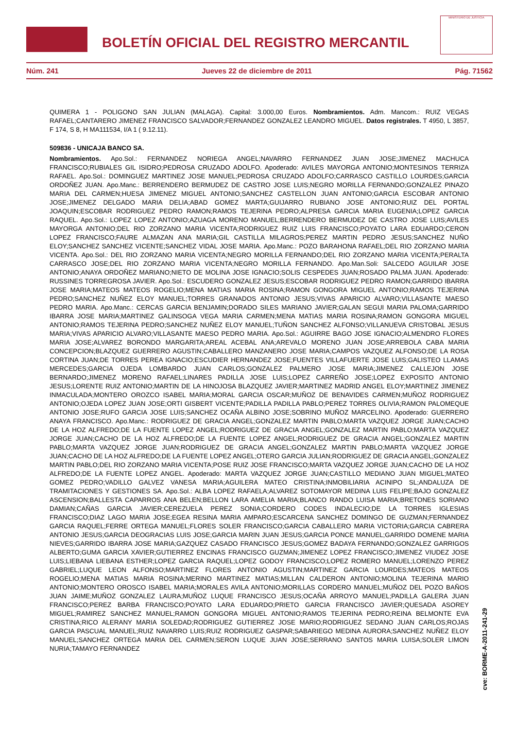BOLETÍN OFICIAL DEL REGISTRO MERCANTIL
MINISTERIO DE JUSTICIA
Núm. 241 Jueves 22 de diciembre de 2011 Pág. 71562
QUIMERA 1 - POLIGONO SAN JULIAN (MALAGA). Capital: 3.000,00 Euros. Nombramientos. Adm. Mancom.: RUIZ VEGAS RAFAEL;CANTARERO JIMENEZ FRANCISCO SALVADOR;FERNANDEZ GONZALEZ LEANDRO MIGUEL. Datos registrales. T 4950, L 3857, F 174, S 8, H MA111534, I/A 1 ( 9.12.11).
509836 - UNICAJA BANCO SA.
Nombramientos. Apo.Sol.: FERNANDEZ NORIEGA ANGEL;NAVARRO FERNANDEZ JUAN JOSE;JIMENEZ MACHUCA FRANCISCO;RUBIALES GIL ISIDRO;PEDROSA CRUZADO ADOLFO. Apoderado: AVILES MAYORGA ANTONIO;MONTESINOS TERRIZA RAFAEL. Apo.Sol.: DOMINGUEZ MARTINEZ JOSE MANUEL;PEDROSA CRUZADO ADOLFO;CARRASCO CASTILLO LOURDES;GARCIA ORDOÑEZ JUAN. Apo.Manc.: BERRENDERO BERMUDEZ DE CASTRO JOSE LUIS;NEGRO MORILLA FERNANDO;GONZALEZ PINAZO MARIA DEL CARMEN;HUESA JIMENEZ MIGUEL ANTONIO;SANCHEZ CASTELLON JUAN ANTONIO;GARCIA ESCOBAR ANTONIO JOSE;JIMENEZ DELGADO MARIA DELIA;ABAD GOMEZ MARTA;GUIJARRO RUBIANO JOSE ANTONIO;RUIZ DEL PORTAL JOAQUIN;ESCOBAR RODRIGUEZ PEDRO RAMON;RAMOS TEJERINA PEDRO;ALPRESA GARCIA MARIA EUGENIA;LOPEZ GARCIA RAQUEL. Apo.Sol.: LOPEZ LOPEZ ANTONIO;AZUAGA MORENO MANUEL;BERRENDERO BERMUDEZ DE CASTRO JOSE LUIS;AVILES MAYORGA ANTONIO;DEL RIO ZORZANO MARIA VICENTA;RODRIGUEZ RUIZ LUIS FRANCISCO;POYATO LARA EDUARDO;CERON LOPEZ FRANCISCO;FAURE ALMAZAN ANA MARIA;GIL CASTILLA MILAGROS;PEREZ MARTIN PEDRO JESUS;SANCHEZ NUÑO ELOY;SANCHEZ SANCHEZ VICENTE;SANCHEZ VIDAL JOSE MARIA. Apo.Manc.: POZO BARAHONA RAFAEL;DEL RIO ZORZANO MARIA VICENTA. Apo.Sol.: DEL RIO ZORZANO MARIA VICENTA;NEGRO MORILLA FERNANDO;DEL RIO ZORZANO MARIA VICENTA;PERALTA CARRASCO JOSE;DEL RIO ZORZANO MARIA VICENTA;NEGRO MORILLA FERNANDO. Apo.Man.Soli: SALCEDO AGUILAR JOSE ANTONIO;ANAYA ORDOÑEZ MARIANO;NIETO DE MOLINA JOSE IGNACIO;SOLIS CESPEDES JUAN;ROSADO PALMA JUAN. Apoderado: RUSSINES TORREGROSA JAVIER. Apo.Sol.: ESCUDERO GONZALEZ JESUS;ESCOBAR RODRIGUEZ PEDRO RAMON;GARRIDO IBARRA JOSE MARIA;MATEOS MATEOS ROGELIO;MENA MATIAS MARIA ROSINA;RAMON GONGORA MIGUEL ANTONIO;RAMOS TEJERINA PEDRO;SANCHEZ NUÑEZ ELOY MANUEL;TORRES GRANADOS ANTONIO JESUS;VIVAS APARICIO ALVARO;VILLASANTE MAESO PEDRO MARIA. Apo.Manc.: CERCAS GARCIA BENJAMIN;DORADO SILES MARIANO JAVIER;GALAN SEGUI MARIA PALOMA;GARRIDO IBARRA JOSE MARIA;MARTINEZ GALINSOGA VEGA MARIA CARMEN;MENA MATIAS MARIA ROSINA;RAMON GONGORA MIGUEL ANTONIO;RAMOS TEJERINA PEDRO;SANCHEZ NUÑEZ ELOY MANUEL;TUÑON SANCHEZ ALFONSO;VILLANUEVA CRISTOBAL JESUS MARIA;VIVAS APARICIO ALVARO;VILLASANTE MAESO PEDRO MARIA. Apo.Sol.: AGUIRRE BAGO JOSE IGNACIO;ALMENDRO FLORES MARIA JOSE;ALVAREZ BORONDO MARGARITA;AREAL ACEBAL ANA;AREVALO MORENO JUAN JOSE;ARREBOLA CABA MARIA CONCEPCION;BLAZQUEZ GUERRERO AGUSTIN;CABALLERO MANZANERO JOSE MARIA;CAMPOS VAZQUEZ ALFONSO;DE LA ROSA CORTINA JUAN;DE TORRES PEREA IGNACIO;ESCUDIER HERNANDEZ JOSE;FUENTES VILLAFUERTE JOSE LUIS;GALISTEO LLAMAS MERCEDES;GARCIA OJEDA LOMBARDO JUAN CARLOS;GONZALEZ PALMERO JOSE MARIA;JIMENEZ CALLEJON JOSE BERNARDO;JIMENEZ MORENO RAFAEL;LINARES PADILLA JOSE LUIS;LOPEZ CARREÑO JOSE;LOPEZ EXPOSITO ANTONIO JESUS;LORENTE RUIZ ANTONIO;MARTIN DE LA HINOJOSA BLAZQUEZ JAVIER;MARTINEZ MADRID ANGEL ELOY;MARTINEZ JIMENEZ INMACULADA;MONTERO OROZCO ISABEL MARIA;MORAL GARCIA OSCAR;MUÑOZ DE BENAVIDES CARMEN;MUÑOZ RODRIGUEZ ANTONIO;OJEDA LOPEZ JUAN JOSE;ORTI GISBERT VICENTE;PADILLA PADILLA PABLO;PEREZ TORRES OLIVIA;RAMON PALOMEQUE ANTONIO JOSE;RUFO GARCIA JOSE LUIS;SANCHEZ OCAÑA ALBINO JOSE;SOBRINO MUÑOZ MARCELINO. Apoderado: GUERRERO ANAYA FRANCISCO. Apo.Manc.: RODRIGUEZ DE GRACIA ANGEL;GONZALEZ MARTIN PABLO;MARTA VAZQUEZ JORGE JUAN;CACHO DE LA HOZ ALFREDO;DE LA FUENTE LOPEZ ANGEL;RODRIGUEZ DE GRACIA ANGEL;GONZALEZ MARTIN PABLO;MARTA VAZQUEZ JORGE JUAN;CACHO DE LA HOZ ALFREDO;DE LA FUENTE LOPEZ ANGEL;RODRIGUEZ DE GRACIA ANGEL;GONZALEZ MARTIN PABLO;MARTA VAZQUEZ JORGE JUAN;RODRIGUEZ DE GRACIA ANGEL;GONZALEZ MARTIN PABLO;MARTA VAZQUEZ JORGE JUAN;CACHO DE LA HOZ ALFREDO;DE LA FUENTE LOPEZ ANGEL;OTERO GARCIA JULIAN;RODRIGUEZ DE GRACIA ANGEL;GONZALEZ MARTIN PABLO;DEL RIO ZORZANO MARIA VICENTA;POSE RUIZ JOSE FRANCISCO;MARTA VAZQUEZ JORGE JUAN;CACHO DE LA HOZ ALFREDO;DE LA FUENTE LOPEZ ANGEL. Apoderado: MARTA VAZQUEZ JORGE JUAN;CASTILLO MEDIANO JUAN MIGUEL;MATEO GOMEZ PEDRO;VADILLO GALVEZ VANESA MARIA;AGUILERA MATEO CRISTINA;INMOBILIARIA ACINIPO SL;ANDALUZA DE TRAMITACIONES Y GESTIONES SA. Apo.Sol.: ALBA LOPEZ RAFAELA;ALVAREZ SOTOMAYOR MEDINA LUIS FELIPE;BAJO GONZALEZ ASCENSION;BALLESTA CAPARROS ANA BELEN;BELLON LARA AMELIA MARIA;BLANCO RANDO LUISA MARIA;BRETONES SORIANO DAMIAN;CAÑAS GARCIA JAVIER;CEREZUELA PEREZ SONIA;CORDERO CODES INDALECIO;DE LA TORRES IGLESIAS FRANCISCO;DIAZ LAGO MARIA JOSE;EGEA RESINA MARIA AMPARO;ESCARCENA SANCHEZ DOMINGO DE GUZMAN;FERNANDEZ GARCIA RAQUEL;FERRE ORTEGA MANUEL;FLORES SOLER FRANCISCO;GARCIA CABALLERO MARIA VICTORIA;GARCIA CABRERA ANTONIO JESUS;GARCIA DEOGRACIAS LUIS JOSE;GARCIA MARIN JUAN JESUS;GARCIA PONCE MANUEL;GARRIDO DOMENE MARIA NIEVES;GARRIDO IBARRA JOSE MARIA;GAZQUEZ CASADO FRANCISCO JESUS;GOMEZ BADAYA FERNANDO;GONZALEZ GARRIGOS ALBERTO;GUMA GARCIA XAVIER;GUTIERREZ ENCINAS FRANCISCO GUZMAN;JIMENEZ LOPEZ FRANCISCO;JIMENEZ VIUDEZ JOSE LUIS;LIEBANA LIEBANA ESTHER;LOPEZ GARCIA RAQUEL;LOPEZ GODOY FRANCISCO;LOPEZ ROMERO MANUEL;LORENZO PEREZ GABRIEL;LUQUE LEON ALFONSO;MARTINEZ FLORES ANTONIO AGUSTIN;MARTINEZ GARCIA LOURDES;MATEOS MATEOS ROGELIO;MENA MATIAS MARIA ROSINA;MERINO MARTINEZ MATIAS;MILLAN CALDERON ANTONIO;MOLINA TEJERINA MARIO ANTONIO;MONTERO OROSCO ISABEL MARIA;MORALES AVILA ANTONIO;MORILLAS CORDERO MANUEL;MUÑOZ DEL POZO BAÑOS JUAN JAIME;MUÑOZ GONZALEZ LAURA;MUÑOZ LUQUE FRANCISCO JESUS;OCAÑA ARROYO MANUEL;PADILLA GALERA JUAN FRANCISCO;PEREZ BARBA FRANCISCO;POYATO LARA EDUARDO;PRIETO GARCIA FRANCISCO JAVIER;QUESADA ASOREY MIGUEL;RAMIREZ SANCHEZ MANUEL;RAMON GONGORA MIGUEL ANTONIO;RAMOS TEJERINA PEDRO;REINA BELMONTE EVA CRISTINA;RICO ALERANY MARIA SOLEDAD;RODRIGUEZ GUTIERREZ JOSE MARIO;RODRIGUEZ SEDANO JUAN CARLOS;ROJAS GARCIA PASCUAL MANUEL;RUIZ NAVARRO LUIS;RUIZ RODRIGUEZ GASPAR;SABARIEGO MEDINA AURORA;SANCHEZ NUÑEZ ELOY MANUEL;SANCHEZ ORTEGA MARIA DEL CARMEN;SERON LUQUE JUAN JOSE;SERRANO SANTOS MARIA LUISA;SOLER LIMON NURIA;TAMAYO FERNANDEZ
cve: BORME-A-2011-241-29